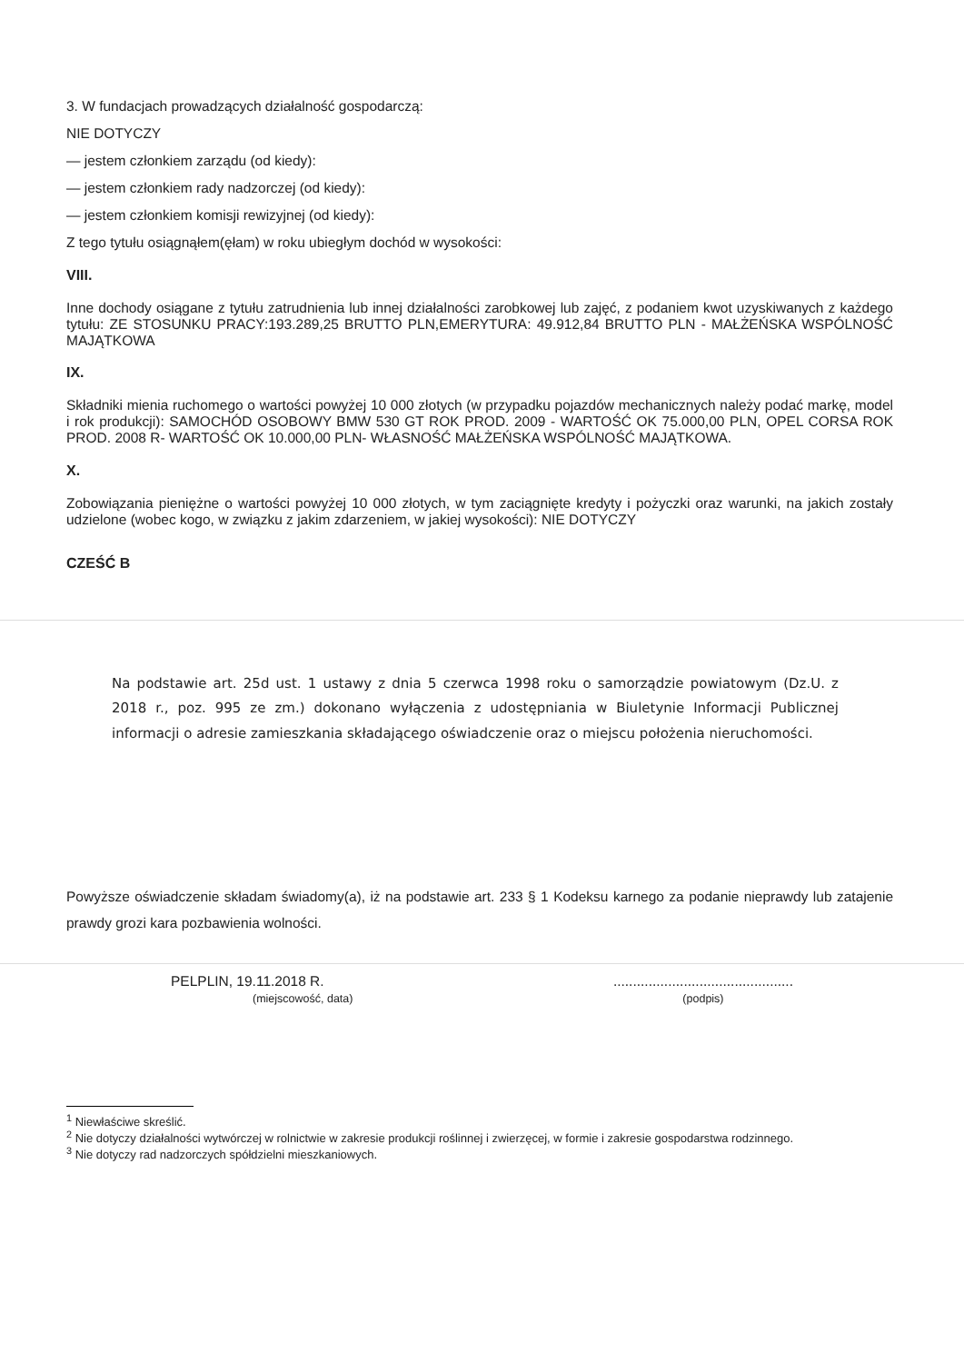3. W fundacjach prowadzących działalność gospodarczą:
NIE DOTYCZY
— jestem członkiem zarządu (od kiedy):
— jestem członkiem rady nadzorczej (od kiedy):
— jestem członkiem komisji rewizyjnej (od kiedy):
Z tego tytułu osiągnąłem(ęłam) w roku ubiegłym dochód w wysokości:
VIII.
Inne dochody osiągane z tytułu zatrudnienia lub innej działalności zarobkowej lub zajęć, z podaniem kwot uzyskiwanych z każdego tytułu: ZE STOSUNKU PRACY:193.289,25 BRUTTO PLN,EMERYTURA: 49.912,84 BRUTTO PLN - MAŁŻEŃSKA WSPÓLNOŚĆ MAJĄTKOWA
IX.
Składniki mienia ruchomego o wartości powyżej 10 000 złotych (w przypadku pojazdów mechanicznych należy podać markę, model i rok produkcji): SAMOCHÓD OSOBOWY BMW 530 GT ROK PROD. 2009 - WARTOŚĆ OK 75.000,00 PLN, OPEL CORSA ROK PROD. 2008 R- WARTOŚĆ OK 10.000,00 PLN- WŁASNOŚĆ MAŁŻEŃSKA WSPÓLNOŚĆ MAJĄTKOWA.
X.
Zobowiązania pieniężne o wartości powyżej 10 000 złotych, w tym zaciągnięte kredyty i pożyczki oraz warunki, na jakich zostały udzielone (wobec kogo, w związku z jakim zdarzeniem, w jakiej wysokości): NIE DOTYCZY
CZEŚĆ B
Na podstawie art. 25d ust. 1 ustawy z dnia 5 czerwca 1998 roku o samorządzie powiatowym (Dz.U. z 2018 r., poz. 995 ze zm.) dokonano wyłączenia z udostępniania w Biuletynie Informacji Publicznej informacji o adresie zamieszkania składającego oświadczenie oraz o miejscu położenia nieruchomości.
Powyższe oświadczenie składam świadomy(a), iż na podstawie art. 233 § 1 Kodeksu karnego za podanie nieprawdy lub zatajenie prawdy grozi kara pozbawienia wolności.
PELPLIN, 19.11.2018 R.
(miejscowość, data)
..............................................
(podpis)
<sup>1</sup> Niewłaściwe skreślić.
<sup>2</sup> Nie dotyczy działalności wytwórczej w rolnictwie w zakresie produkcji roślinnej i zwierzęcej, w formie i zakresie gospodarstwa rodzinnego.
<sup>3</sup> Nie dotyczy rad nadzorczych spółdzielni mieszkaniowych.